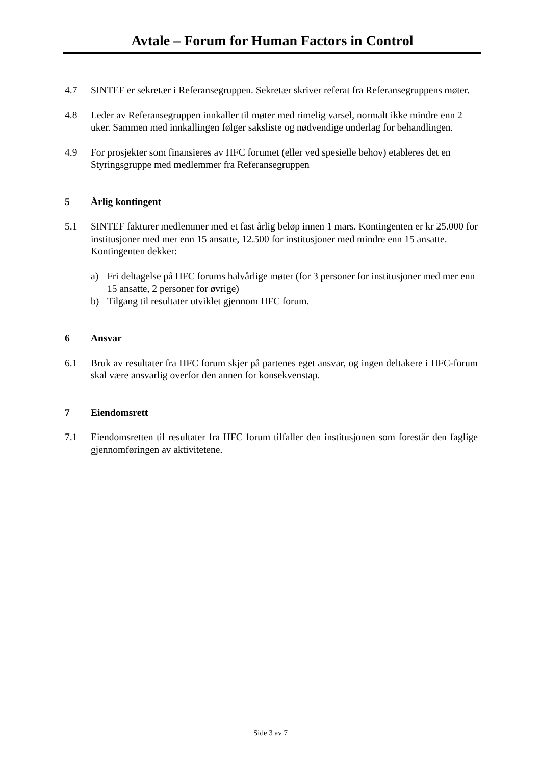Avtale – Forum for Human Factors in Control
4.7 SINTEF er sekretær i Referansegruppen. Sekretær skriver referat fra Referansegruppens møter.
4.8 Leder av Referansegruppen innkaller til møter med rimelig varsel, normalt ikke mindre enn 2 uker. Sammen med innkallingen følger saksliste og nødvendige underlag for behandlingen.
4.9 For prosjekter som finansieres av HFC forumet (eller ved spesielle behov) etableres det en Styringsgruppe med medlemmer fra Referansegruppen
5 Årlig kontingent
5.1 SINTEF fakturer medlemmer med et fast årlig beløp innen 1 mars. Kontingenten er kr 25.000 for institusjoner med mer enn 15 ansatte, 12.500 for institusjoner med mindre enn 15 ansatte. Kontingenten dekker:
a) Fri deltagelse på HFC forums halvårlige møter (for 3 personer for institusjoner med mer enn 15 ansatte, 2 personer for øvrige)
b) Tilgang til resultater utviklet gjennom HFC forum.
6 Ansvar
6.1 Bruk av resultater fra HFC forum skjer på partenes eget ansvar, og ingen deltakere i HFC-forum skal være ansvarlig overfor den annen for konsekvenstap.
7 Eiendomsrett
7.1 Eiendomsretten til resultater fra HFC forum tilfaller den institusjonen som forestår den faglige gjennomføringen av aktivitetene.
Side 3 av 7